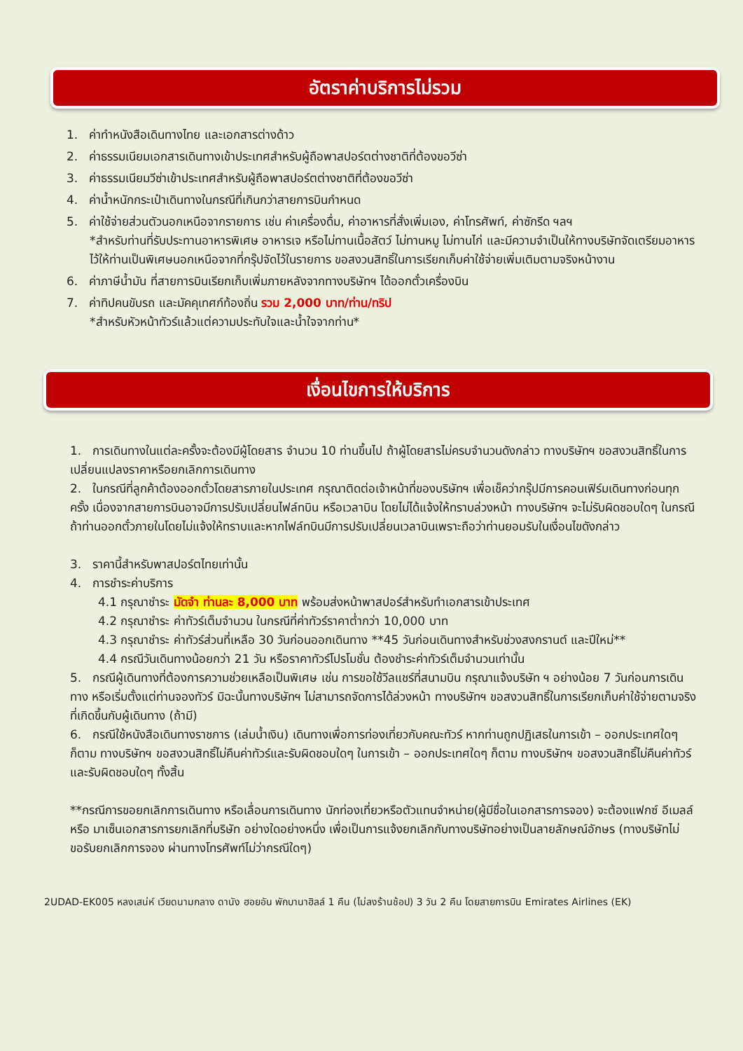อัตราค่าบริการไม่รวม
1. ค่าทำหนังสือเดินทางไทย และเอกสารต่างด้าว
2. ค่าธรรมเนียมเอกสารเดินทางเข้าประเทศสำหรับผู้ถือพาสปอร์ตต่างชาติที่ต้องขอวีซ่า
3. ค่าธรรมเนียมวีซ่าเข้าประเทศสำหรับผู้ถือพาสปอร์ตต่างชาติที่ต้องขอวีซ่า
4. ค่าน้ำหนักกระเป๋าเดินทางในกรณีที่เกินกว่าสายการบินกำหนด
5. ค่าใช้จ่ายส่วนตัวนอกเหนือจากรายการ เช่น ค่าเครื่องดื่ม, ค่าอาหารที่สั่งเพิ่มเอง, ค่าโทรศัพท์, ค่าซักรีด ฯลฯ
*สำหรับท่านที่รับประทานอาหารพิเศษ อาหารเจ หรือไม่ทานเนื้อสัตว์ ไม่ทานหมู ไม่ทานไก่ และมีความจำเป็นให้ทางบริษัทจัดเตรียมอาหารไว้ให้ท่านเป็นพิเศษนอกเหนือจากที่กรุ๊ปจัดไว้ในรายการ ขอสงวนสิทธิ์ในการเรียกเก็บค่าใช้จ่ายเพิ่มเติมตามจริงหน้างาน
6. ค่าภาษีน้ำมัน ที่สายการบินเรียกเก็บเพิ่มภายหลังจากทางบริษัทฯ ได้ออกตั๋วเครื่องบิน
7. ค่าทิปคนขับรถ และมัคคุเทศก์ท้องถิ่น รวม 2,000 บาท/ท่าน/ทริป
*สำหรับหัวหน้าทัวร์แล้วแต่ความประทับใจและน้ำใจจากท่าน*
เงื่อนไขการให้บริการ
1. การเดินทางในแต่ละครั้งจะต้องมีผู้โดยสาร จำนวน 10 ท่านขึ้นไป ถ้าผู้โดยสารไม่ครบจำนวนดังกล่าว ทางบริษัทฯ ขอสงวนสิทธิ์ในการเปลี่ยนแปลงราคาหรือยกเลิกการเดินทาง
2. ในกรณีที่ลูกค้าต้องออกตั๋วโดยสารภายในประเทศ กรุณาติดต่อเจ้าหน้าที่ของบริษัทฯ เพื่อเช็คว่ากรุ๊ปมีการคอนเฟิร์มเดินทางก่อนทุกครั้ง เนื่องจากสายการบินอาจมีการปรับเปลี่ยนไฟล์ทบิน หรือเวลาบิน โดยไม่ได้แจ้งให้ทราบล่วงหน้า ทางบริษัทฯ จะไม่รับผิดชอบใดๆ ในกรณี ถ้าท่านออกตั๋วภายในโดยไม่แจ้งให้ทราบและหากไฟล์ทบินมีการปรับเปลี่ยนเวลาบินเพราะถือว่าท่านยอมรับในเงื่อนไขดังกล่าว
3. ราคานี้สำหรับพาสปอร์ตไทยเท่านั้น
4. การชำระค่าบริการ
4.1 กรุณาชำระ มัดจำ ท่านละ 8,000 บาท พร้อมส่งหน้าพาสปอร์สำหรับทำเอกสารเข้าประเทศ
4.2 กรุณาชำระ ค่าทัวร์เต็มจำนวน ในกรณีที่ค่าทัวร์ราคาต่ำกว่า 10,000 บาท
4.3 กรุณาชำระ ค่าทัวร์ส่วนที่เหลือ 30 วันก่อนออกเดินทาง **45 วันก่อนเดินทางสำหรับช่วงสงกรานต์ และปีใหม่**
4.4 กรณีวันเดินทางน้อยกว่า 21 วัน หรือราคาทัวร์โปรโมชั่น ต้องชำระค่าทัวร์เต็มจำนวนเท่านั้น
5. กรณีผู้เดินทางที่ต้องการความช่วยเหลือเป็นพิเศษ เช่น การขอใช้วีลแชร์ที่สนามบิน กรุณาแจ้งบริษัท ฯ อย่างน้อย 7 วันก่อนการเดินทาง หรือเริ่มตั้งแต่ท่านจองทัวร์ มิฉะนั้นทางบริษัทฯ ไม่สามารถจัดการได้ล่วงหน้า ทางบริษัทฯ ขอสงวนสิทธิ์ในการเรียกเก็บค่าใช้จ่ายตามจริงที่เกิดขึ้นกับผู้เดินทาง (ถ้ามี)
6. กรณีใช้หนังสือเดินทางราชการ (เล่มน้ำเงิน) เดินทางเพื่อการท่องเที่ยวกับคณะทัวร์ หากท่านถูกปฏิเสธในการเข้า – ออกประเทศใดๆ ก็ตาม ทางบริษัทฯ ขอสงวนสิทธิ์ไม่คืนค่าทัวร์และรับผิดชอบใดๆ ในการเข้า – ออกประเทศใดๆ ก็ตาม ทางบริษัทฯ ขอสงวนสิทธิ์ไม่คืนค่าทัวร์และรับผิดชอบใดๆ ทั้งสิ้น
**กรณีการขอยกเลิกการเดินทาง หรือเลื่อนการเดินทาง นักท่องเที่ยวหรือตัวแทนจำหน่าย(ผู้มีชื่อในเอกสารการจอง) จะต้องแฟกซ์ อีเมลล์ หรือ มาเซ็นเอกสารการยกเลิกที่บริษัท อย่างใดอย่างหนึ่ง เพื่อเป็นการแจ้งยกเลิกกับทางบริษัทอย่างเป็นลายลักษณ์อักษร (ทางบริษัทไม่ขอรับยกเลิกการจอง ผ่านทางโทรศัพท์ไม่ว่ากรณีใดๆ)
2UDAD-EK005 หลงเสน่ห์ เวียดนามกลาง ดานัง ฮอยอัน พักบานาฮิลล์ 1 คืน (ไม่ลงร้านช้อป) 3 วัน 2 คืน โดยสายการบิน Emirates Airlines (EK)